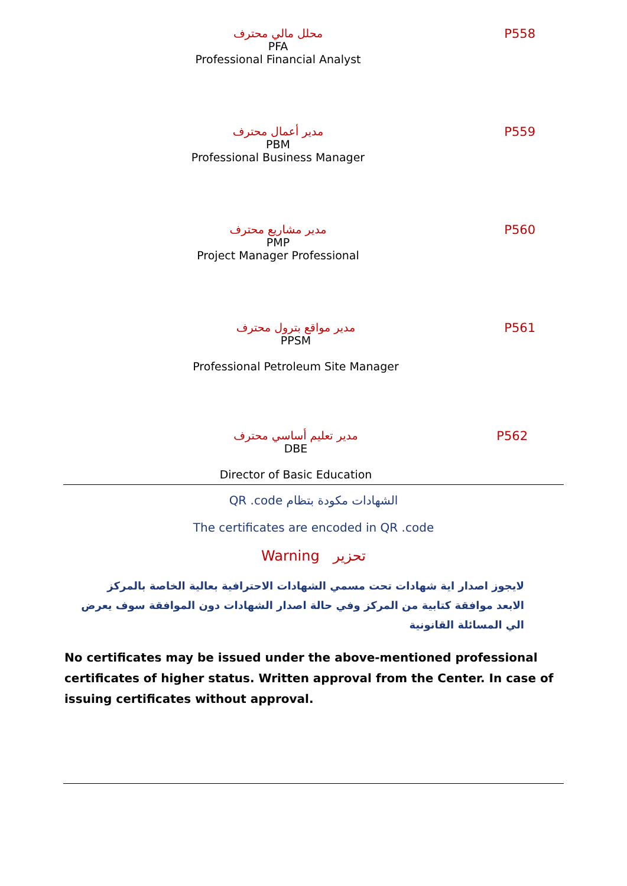محلل مالي محترف
PFA
Professional Financial Analyst
P558
مدير أعمال محترف
PBM
Professional Business Manager
P559
مدير مشاريع محترف
PMP
Project Manager Professional
P560
مدير مواقع بترول محترف
PPSM
Professional Petroleum Site Manager
P561
مدير تعليم أساسي محترف
DBE
Director of Basic Education
P562
QR .code الشهادات مكودة بتظام
The certificates are encoded in QR .code
Warning تحزير
لايجوز اصدار اية شهادات تحت مسمي الشهادات الاحترافية بعالية الخاصة بالمركز الابعد موافقة كتابية من المركز وفي حالة اصدار الشهادات دون الموافقة سوف يعرض الي المسائلة القانونية
No certificates may be issued under the above-mentioned professional certificates of higher status. Written approval from the Center. In case of issuing certificates without approval.